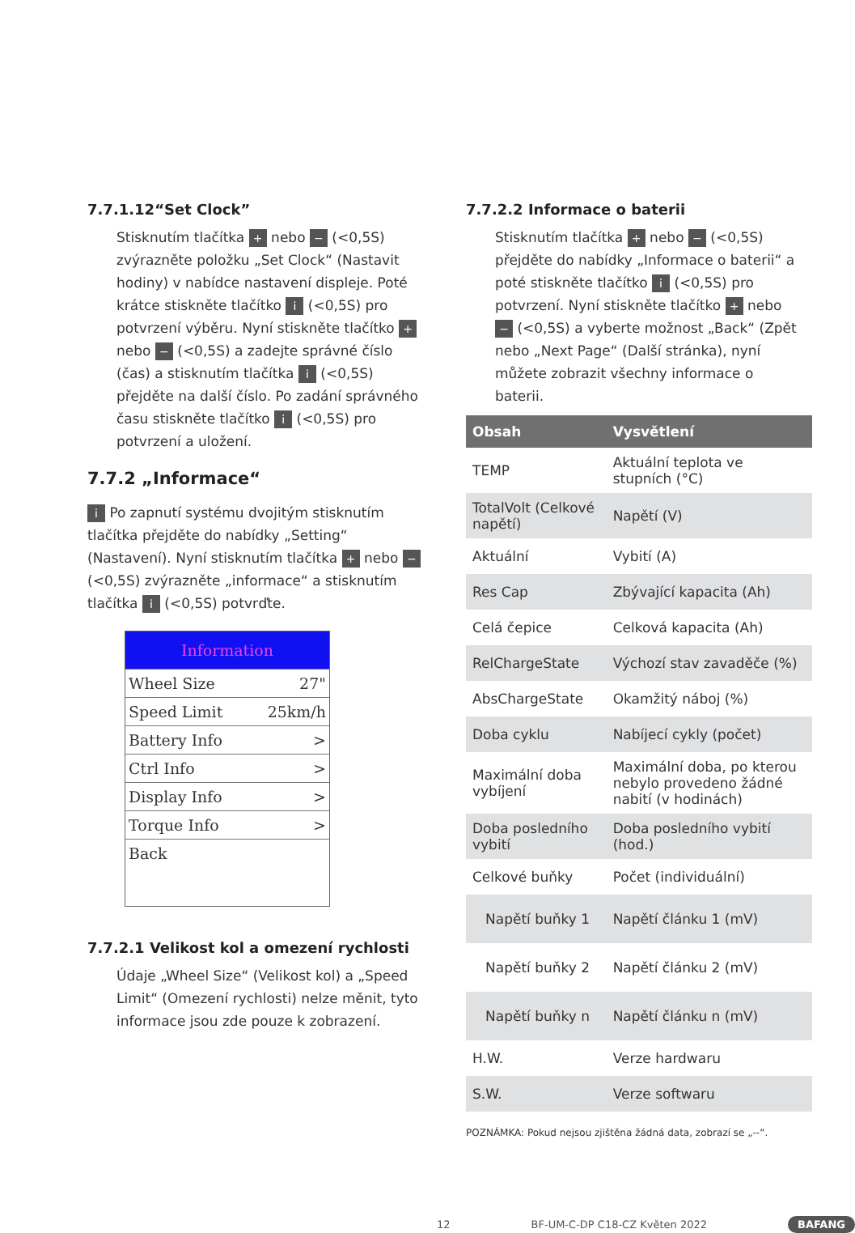7.7.1.12“Set Clock”
Stisknutím tlačítka + nebo − (<0,5S) zvýrazněte položku „Set Clock“ (Nastavit hodiny) v nabídce nastavení displeje. Poté krátce stiskněte tlačítko i (<0,5S) pro potvrzení výběru. Nyní stiskněte tlačítko + nebo − (<0,5S) a zadejte správné číslo (čas) a stisknutím tlačítka i (<0,5S) přejděte na další číslo. Po zadání správného času stiskněte tlačítko i (<0,5S) pro potvrzení a uložení.
7.7.2 „Informace“
i Po zapnutí systému dvojitým stisknutím tlačítka přejděte do nabídky „Setting“ (Nastavení). Nyní stisknutím tlačítka + nebo − (<0,5S) zvýrazněte „informace“ a stisknutím tlačítka i (<0,5S) potvrďte.
Information
Wheel Size 27"
Speed Limit 25km/h
Battery Info >
Ctrl Info >
Display Info >
Torque Info >
Back
7.7.2.1 Velikost kol a omezení rychlosti
Údaje „Wheel Size“ (Velikost kol) a „Speed Limit“ (Omezení rychlosti) nelze měnit, tyto informace jsou zde pouze k zobrazení.
7.7.2.2 Informace o baterii
Stisknutím tlačítka + nebo − (<0,5S) přejděte do nabídky „Informace o baterii“ a poté stiskněte tlačítko i (<0,5S) pro potvrzení. Nyní stiskněte tlačítko + nebo − (<0,5S) a vyberte možnost „Back“ (Zpět nebo „Next Page“ (Další stránka), nyní můžete zobrazit všechny informace o baterii.
| Obsah | Vysvětlení |
| --- | --- |
| TEMP | Aktuální teplota ve stupních (°C) |
| TotalVolt (Celkové napětí) | Napětí (V) |
| Aktuální | Vybití (A) |
| Res Cap | Zbývající kapacita (Ah) |
| Celá čepice | Celková kapacita (Ah) |
| RelChargeState | Výchozí stav zavaděče (%) |
| AbsChargeState | Okamžitý náboj (%) |
| Doba cyklu | Nabíjecí cykly (počet) |
| Maximální doba vybíjení | Maximální doba, po kterou nebylo provedeno žádné nabití (v hodinách) |
| Doba posledního vybití | Doba posledního vybití (hod.) |
| Celkové buňky | Počet (individuální) |
| Napětí buňky 1 | Napětí článku 1 (mV) |
| Napětí buňky 2 | Napětí článku 2 (mV) |
| Napětí buňky n | Napětí článku n (mV) |
| H.W. | Verze hardwaru |
| S.W. | Verze softwaru |
POZNÁMKA: Pokud nejsou zjištěna žádná data, zobrazí se „--“.
12 BF-UM-C-DP C18-CZ Květen 2022 BAFANG